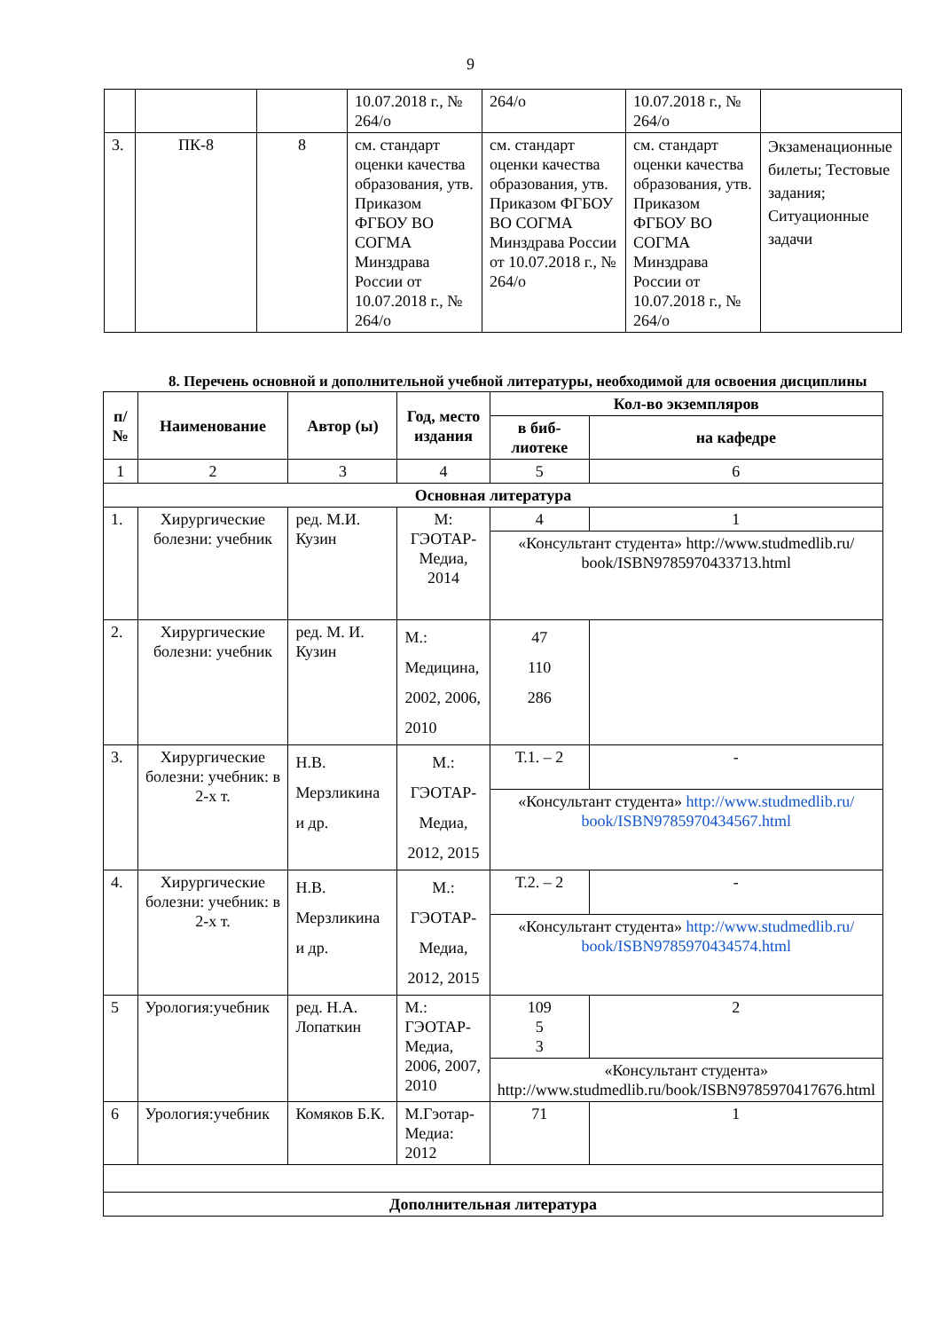9
| | | | 10.07.2018 г., № 264/о | 264/о | 10.07.2018 г., № 264/о | |
| 3. | ПК-8 | 8 | см. стандарт оценки качества образования, утв. Приказом ФГБОУ ВО СОГМА Минздрава России от 10.07.2018 г., № 264/о | см. стандарт оценки качества образования, утв. Приказом ФГБОУ ВО СОГМА Минздрава России от 10.07.2018 г., № 264/о | см. стандарт оценки качества образования, утв. Приказом ФГБОУ ВО СОГМА Минздрава России от 10.07.2018 г., № 264/о | Экзаменационные билеты; Тестовые задания; Ситуационные задачи |
8. Перечень основной и дополнительной учебной литературы, необходимой для освоения дисциплины
| п/№ | Наименование | Автор (ы) | Год, место издания | Кол-во экземпляров | |
| --- | --- | --- | --- | --- | --- |
| | | | | в биб-лиотеке | на кафедре |
| 1 | 2 | 3 | 4 | 5 | 6 |
| Основная литература | | | | | |
| 1. | Хирургические болезни: учебник | ред. М.И. Кузин | М: ГЭОТАР-Медиа, 2014 | 4 | 1 |
| | | | | «Консультант студента» http://www.studmedlib.ru/ book/ISBN9785970433713.html | |
| 2. | Хирургические болезни: учебник | ред. М. И. Кузин | М.: Медицина, 2002, 2006, 2010 | 47 110 286 | |
| 3. | Хирургические болезни: учебник: в 2-х т. | Н.В. Мерзликина и др. | М.: ГЭОТАР-Медиа, 2012, 2015 | Т.1. – 2 | - |
| | | | | «Консультант студента» http://www.studmedlib.ru/ book/ISBN9785970434567.html | |
| 4. | Хирургические болезни: учебник: в 2-х т. | Н.В. Мерзликина и др. | М.: ГЭОТАР-Медиа, 2012, 2015 | Т.2. – 2 | - |
| | | | | «Консультант студента» http://www.studmedlib.ru/ book/ISBN9785970434574.html | |
| 5 | Урология:учебник | ред. Н.А. Лопаткин | М.: ГЭОТАР-Медиа, 2006, 2007, 2010 | 109 5 3 | 2 |
| | | | | «Консультант студента» http://www.studmedlib.ru/book/ISBN9785970417676.html | |
| 6 | Урология:учебник | Комяков Б.К. | М.Гэотар-Медиа: 2012 | 71 | 1 |
| Дополнительная литература | | | | | |